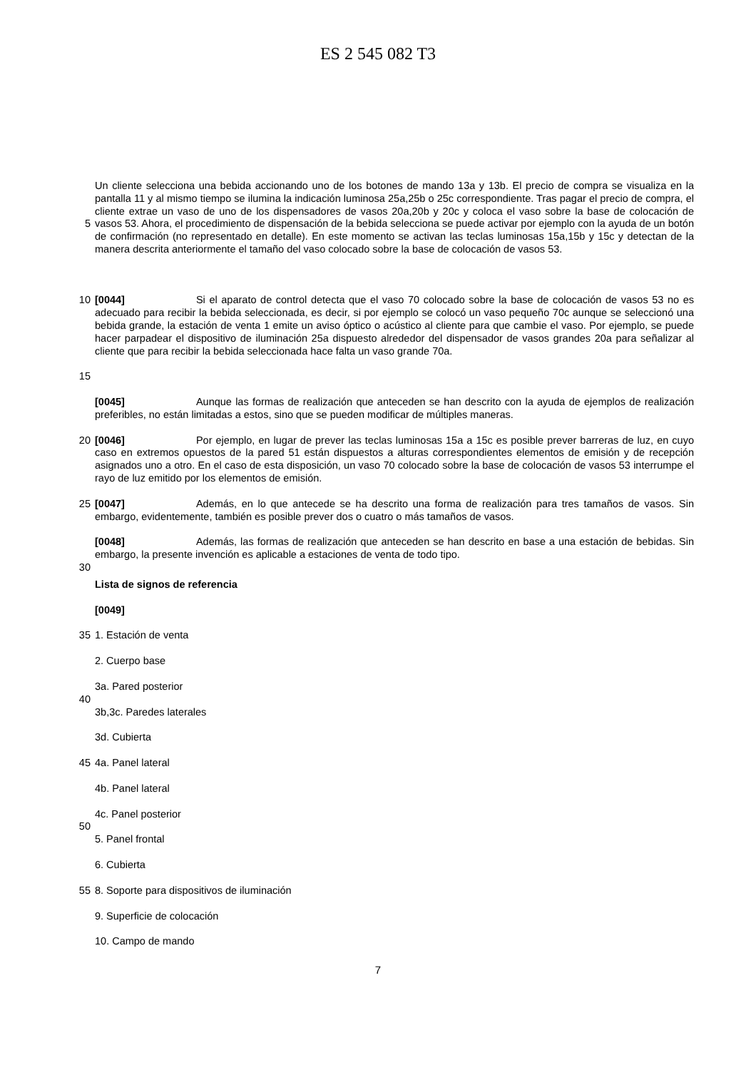ES 2 545 082 T3
5
Un cliente selecciona una bebida accionando uno de los botones de mando 13a y 13b. El precio de compra se visualiza en la pantalla 11 y al mismo tiempo se ilumina la indicación luminosa 25a,25b o 25c correspondiente. Tras pagar el precio de compra, el cliente extrae un vaso de uno de los dispensadores de vasos 20a,20b y 20c y coloca el vaso sobre la base de colocación de vasos 53. Ahora, el procedimiento de dispensación de la bebida selecciona se puede activar por ejemplo con la ayuda de un botón de confirmación (no representado en detalle). En este momento se activan las teclas luminosas 15a,15b y 15c y detectan de la manera descrita anteriormente el tamaño del vaso colocado sobre la base de colocación de vasos 53.
10
15
[0044] Si el aparato de control detecta que el vaso 70 colocado sobre la base de colocación de vasos 53 no es adecuado para recibir la bebida seleccionada, es decir, si por ejemplo se colocó un vaso pequeño 70c aunque se seleccionó una bebida grande, la estación de venta 1 emite un aviso óptico o acústico al cliente para que cambie el vaso. Por ejemplo, se puede hacer parpadear el dispositivo de iluminación 25a dispuesto alrededor del dispensador de vasos grandes 20a para señalizar al cliente que para recibir la bebida seleccionada hace falta un vaso grande 70a.
[0045] Aunque las formas de realización que anteceden se han descrito con la ayuda de ejemplos de realización preferibles, no están limitadas a estos, sino que se pueden modificar de múltiples maneras.
20 [0046] Por ejemplo, en lugar de prever las teclas luminosas 15a a 15c es posible prever barreras de luz, en cuyo caso en extremos opuestos de la pared 51 están dispuestos a alturas correspondientes elementos de emisión y de recepción asignados uno a otro. En el caso de esta disposición, un vaso 70 colocado sobre la base de colocación de vasos 53 interrumpe el rayo de luz emitido por los elementos de emisión.
25 [0047] Además, en lo que antecede se ha descrito una forma de realización para tres tamaños de vasos. Sin embargo, evidentemente, también es posible prever dos o cuatro o más tamaños de vasos.
30 [0048] Además, las formas de realización que anteceden se han descrito en base a una estación de bebidas. Sin embargo, la presente invención es aplicable a estaciones de venta de todo tipo.
Lista de signos de referencia
[0049]
35 1. Estación de venta
2. Cuerpo base
3a. Pared posterior
40
3b,3c. Paredes laterales
3d. Cubierta
45 4a. Panel lateral
4b. Panel lateral
4c. Panel posterior
50
5. Panel frontal
6. Cubierta
55 8. Soporte para dispositivos de iluminación
9. Superficie de colocación
10. Campo de mando
7